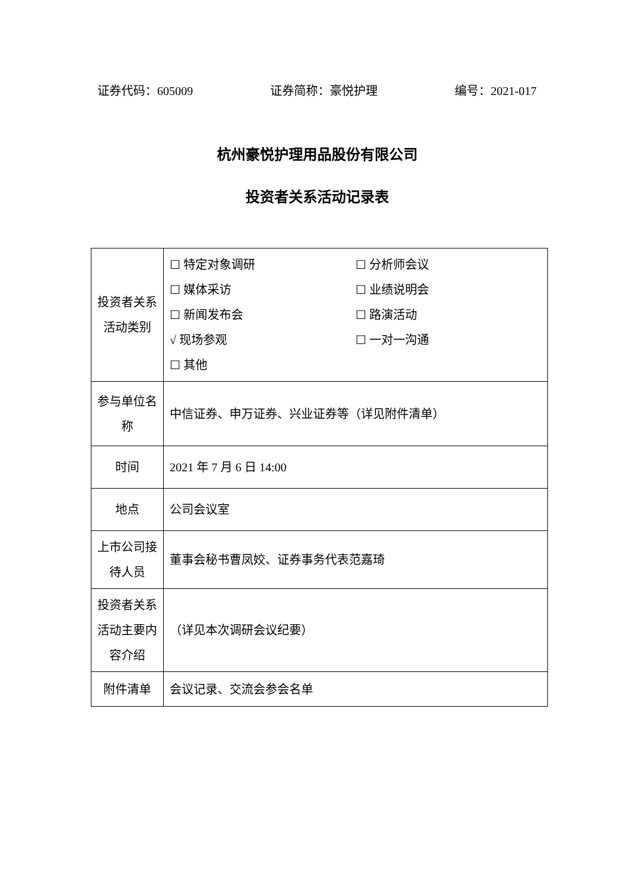证券代码：605009 证券简称：豪悦护理 编号：2021-017
杭州豪悦护理用品股份有限公司
投资者关系活动记录表
| 投资者关系活动类别 | ☐ 特定对象调研 ☐ 分析师会议 ☐ 媒体采访 ☐ 业绩说明会 ☐ 新闻发布会 ☐ 路演活动 √ 现场参观 ☐ 一对一沟通 ☐ 其他 |
| 参与单位名称 | 中信证券、申万证券、兴业证券等（详见附件清单） |
| 时间 | 2021 年 7 月 6 日 14:00 |
| 地点 | 公司会议室 |
| 上市公司接待人员 | 董事会秘书曹凤姣、证券事务代表范嘉琦 |
| 投资者关系活动主要内容介绍 | （详见本次调研会议纪要） |
| 附件清单 | 会议记录、交流会参会名单 |